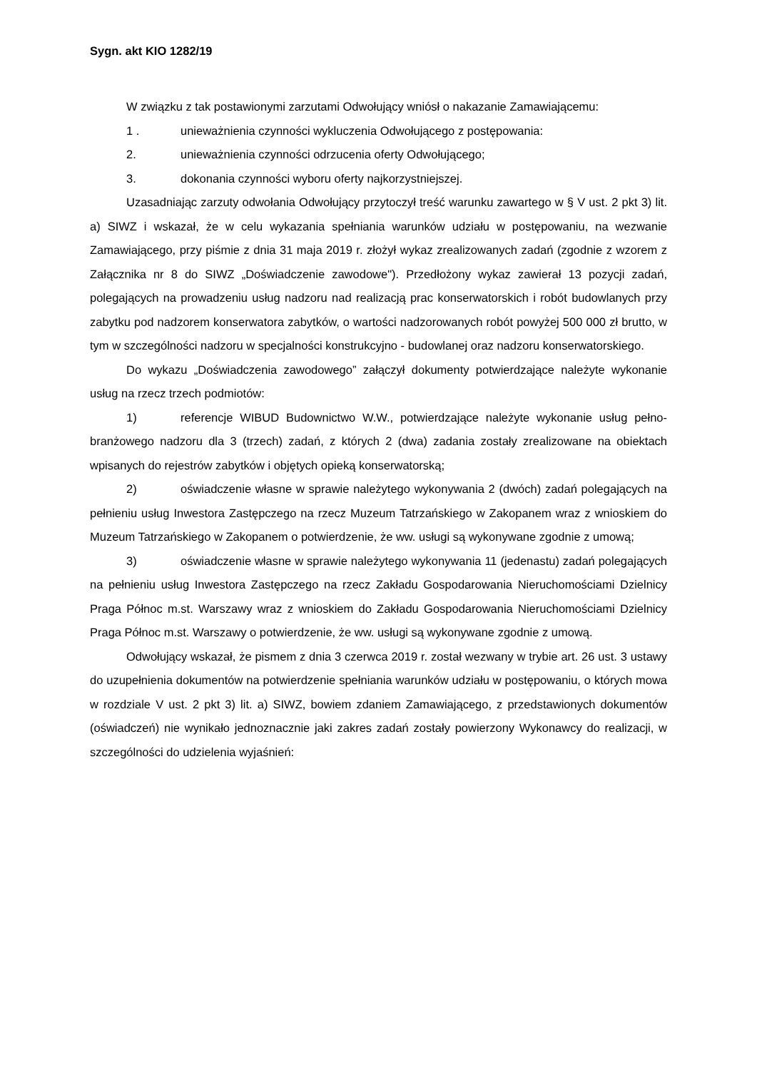Sygn. akt KIO 1282/19
W związku z tak postawionymi zarzutami Odwołujący wniósł o nakazanie Zamawiającemu:
1 . unieważnienia czynności wykluczenia Odwołującego z postępowania:
2. unieważnienia czynności odrzucenia oferty Odwołującego;
3. dokonania czynności wyboru oferty najkorzystniejszej.
Uzasadniając zarzuty odwołania Odwołujący przytoczył treść warunku zawartego w § V ust. 2 pkt 3) lit. a) SIWZ i wskazał, że w celu wykazania spełniania warunków udziału w postępowaniu, na wezwanie Zamawiającego, przy piśmie z dnia 31 maja 2019 r. złożył wykaz zrealizowanych zadań (zgodnie z wzorem z Załącznika nr 8 do SIWZ „Doświadczenie zawodowe"). Przedłożony wykaz zawierał 13 pozycji zadań, polegających na prowadzeniu usług nadzoru nad realizacją prac konserwatorskich i robót budowlanych przy zabytku pod nadzorem konserwatora zabytków, o wartości nadzorowanych robót powyżej 500 000 zł brutto, w tym w szczególności nadzoru w specjalności konstrukcyjno - budowlanej oraz nadzoru konserwatorskiego.
Do wykazu „Doświadczenia zawodowego” załączył dokumenty potwierdzające należyte wykonanie usług na rzecz trzech podmiotów:
1) referencje WIBUD Budownictwo W.W., potwierdzające należyte wykonanie usług pełno-branżowego nadzoru dla 3 (trzech) zadań, z których 2 (dwa) zadania zostały zrealizowane na obiektach wpisanych do rejestrów zabytków i objętych opieką konserwatorską;
2) oświadczenie własne w sprawie należytego wykonywania 2 (dwóch) zadań polegających na pełnieniu usług Inwestora Zastępczego na rzecz Muzeum Tatrzańskiego w Zakopanem wraz z wnioskiem do Muzeum Tatrzańskiego w Zakopanem o potwierdzenie, że ww. usługi są wykonywane zgodnie z umową;
3) oświadczenie własne w sprawie należytego wykonywania 11 (jedenastu) zadań polegających na pełnieniu usług Inwestora Zastępczego na rzecz Zakładu Gospodarowania Nieruchomościami Dzielnicy Praga Północ m.st. Warszawy wraz z wnioskiem do Zakładu Gospodarowania Nieruchomościami Dzielnicy Praga Północ m.st. Warszawy o potwierdzenie, że ww. usługi są wykonywane zgodnie z umową.
Odwołujący wskazał, że pismem z dnia 3 czerwca 2019 r. został wezwany w trybie art. 26 ust. 3 ustawy do uzupełnienia dokumentów na potwierdzenie spełniania warunków udziału w postępowaniu, o których mowa w rozdziale V ust. 2 pkt 3) lit. a) SIWZ, bowiem zdaniem Zamawiającego, z przedstawionych dokumentów (oświadczeń) nie wynikało jednoznacznie jaki zakres zadań zostały powierzony Wykonawcy do realizacji, w szczególności do udzielenia wyjaśnień: